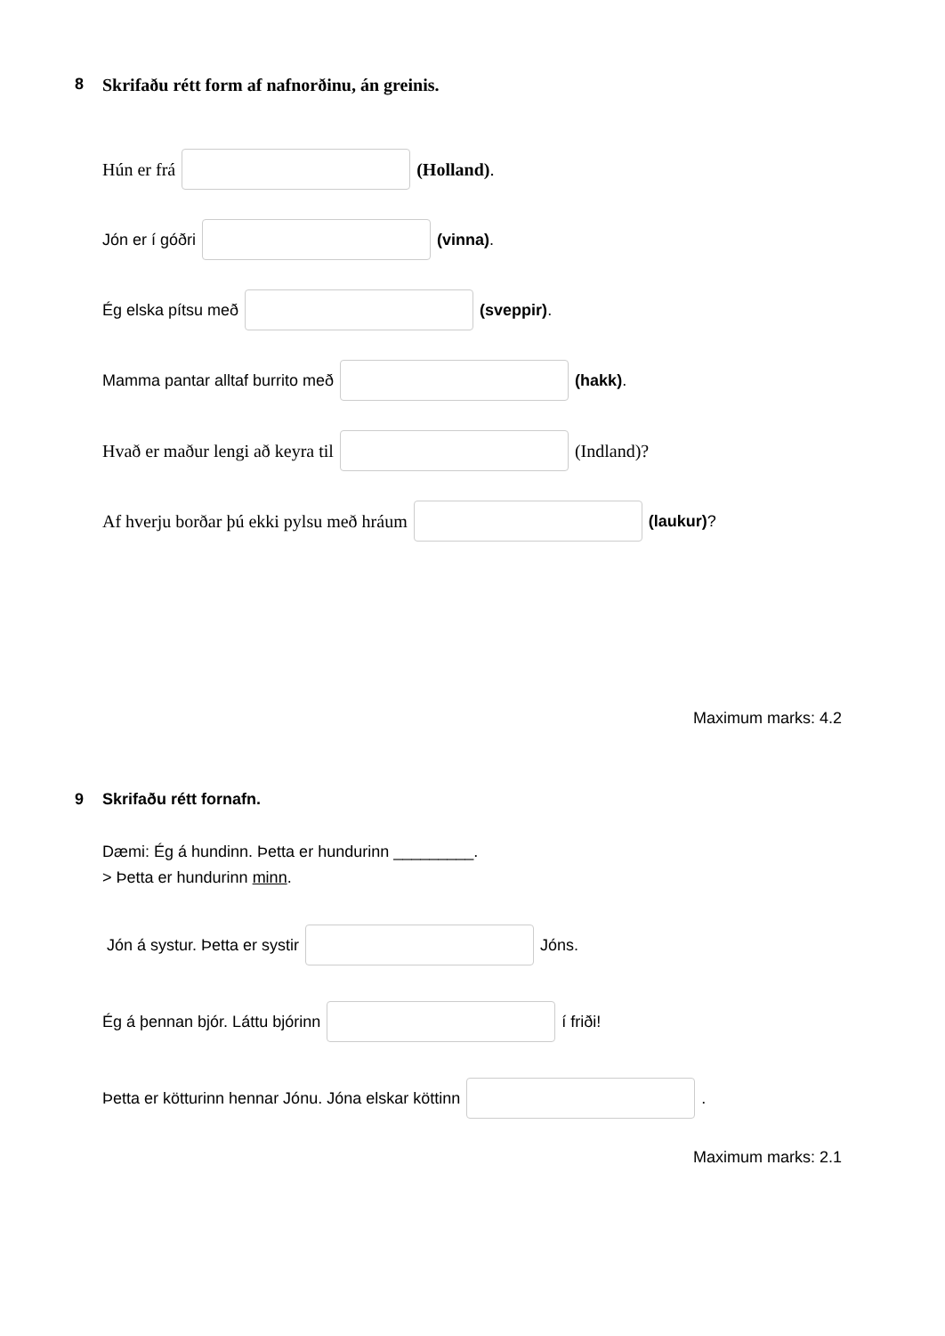8 Skrifaðu rétt form af nafnorðinu, án greinis.
Hún er frá (Holland).
Jón er í góðri (vinna).
Ég elska pítsu með (sveppir).
Mamma pantar alltaf burrito með (hakk).
Hvað er maður lengi að keyra til (Indland)?
Af hverju borðar þú ekki pylsu með hráum (laukur)?
Maximum marks: 4.2
9 Skrifaðu rétt fornafn.
Dæmi: Ég á hundinn. Þetta er hundurinn _________.
> Þetta er hundurinn minn.
Jón á systur. Þetta er systir Jóns.
Ég á þennan bjór. Láttu bjórinn í friði!
Þetta er kötturinn hennar Jónu. Jóna elskar köttinn .
Maximum marks: 2.1